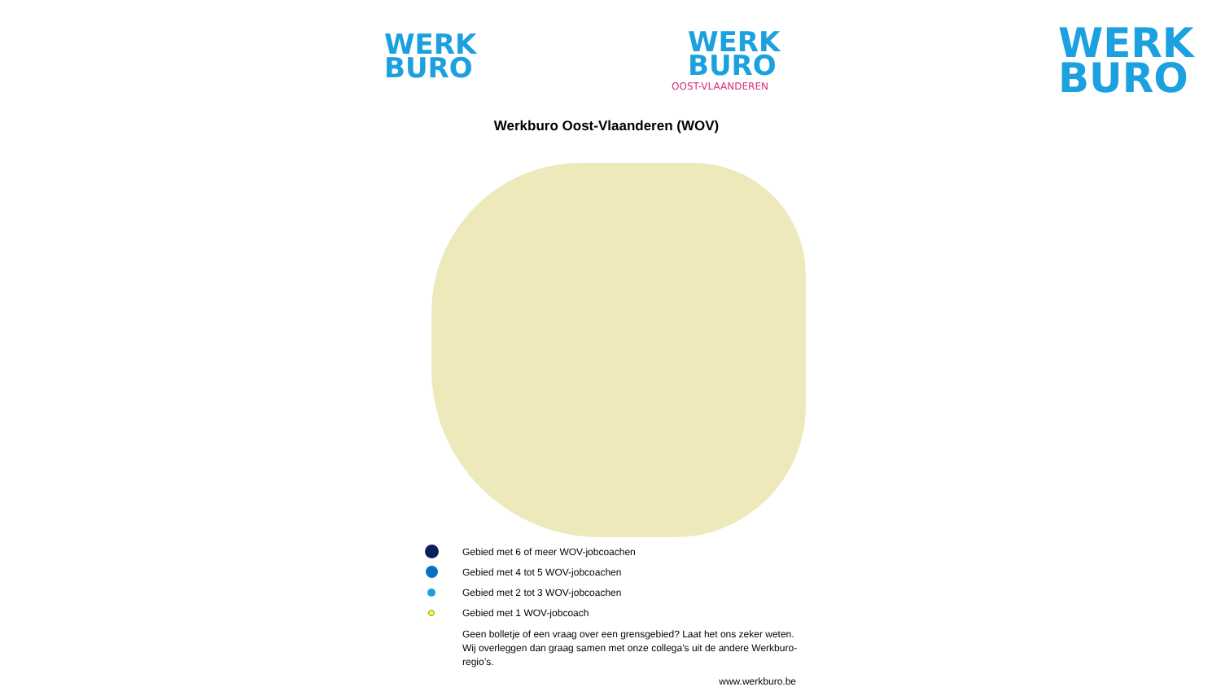WERK
BURO
WERK
BURO
OOST-VLAANDEREN
WERK
BURO
Werkburo Oost-Vlaanderen (WOV)
Gebied met 6 of meer WOV-jobcoachen
Gebied met 4 tot 5 WOV-jobcoachen
Gebied met 2 tot 3 WOV-jobcoachen
Gebied met 1 WOV-jobcoach
Geen bolletje of een vraag over een grensgebied? Laat het ons zeker weten. Wij overleggen dan graag samen met onze collega’s uit de andere Werkburo-regio’s.
www.werkburo.be